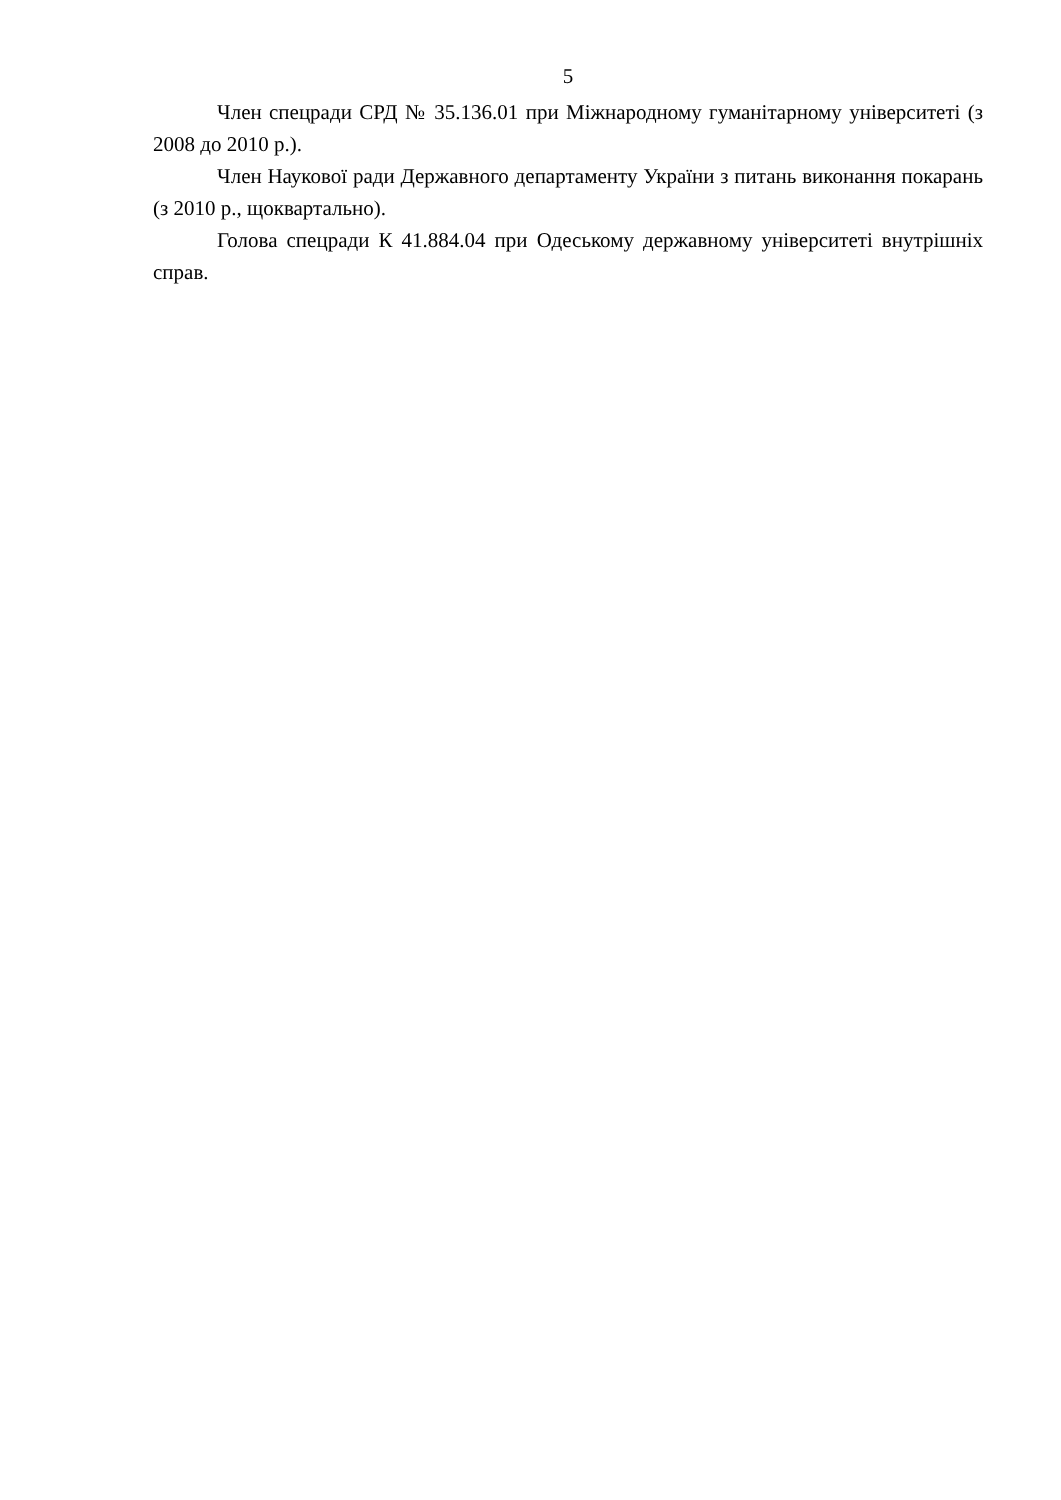5
Член спецради СРД № 35.136.01 при Міжнародному гуманітарному університеті (з 2008 до 2010 р.).
Член Наукової ради Державного департаменту України з питань виконання покарань (з 2010 р., щоквартально).
Голова спецради К 41.884.04 при Одеському державному університеті внутрішніх справ.